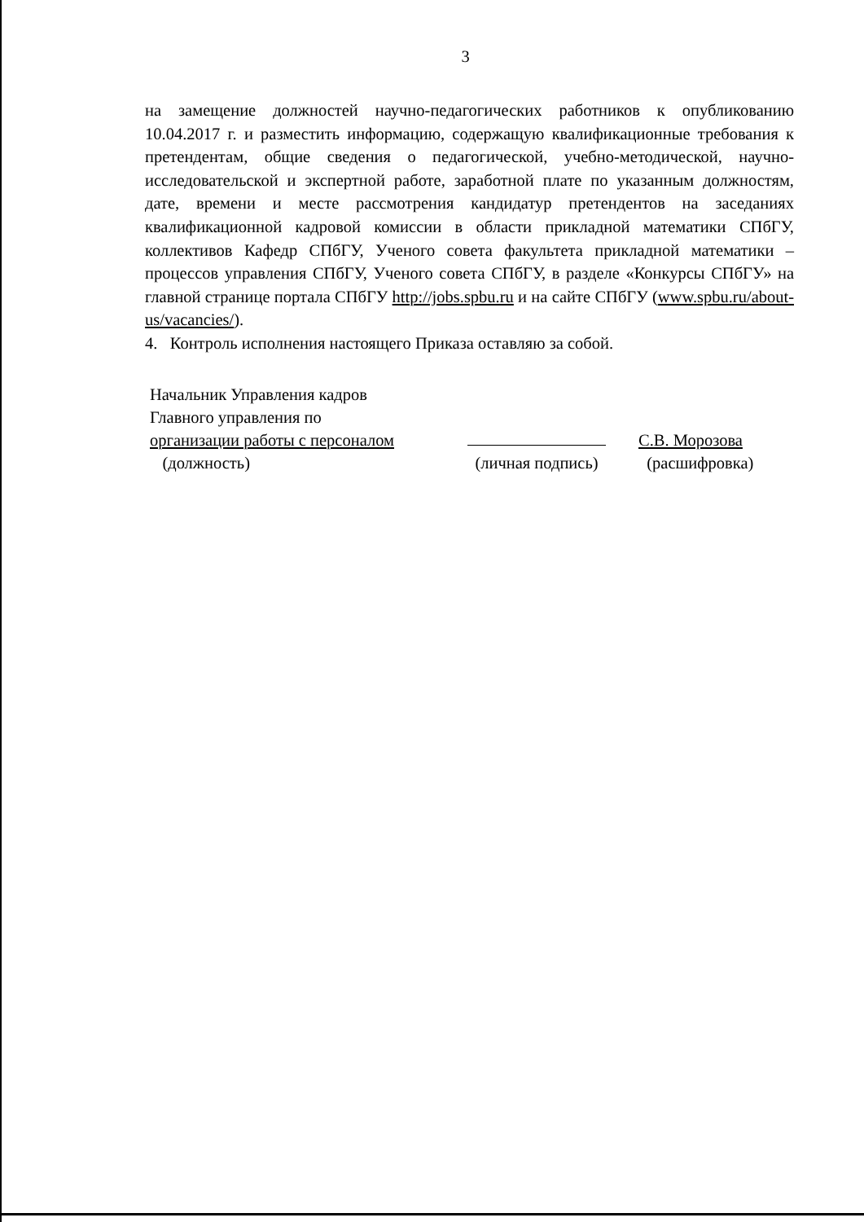3
на замещение должностей научно-педагогических работников к опубликованию 10.04.2017 г. и разместить информацию, содержащую квалификационные требования к претендентам, общие сведения о педагогической, учебно-методической, научно-исследовательской и экспертной работе, заработной плате по указанным должностям, дате, времени и месте рассмотрения кандидатур претендентов на заседаниях квалификационной кадровой комиссии в области прикладной математики СПбГУ, коллективов Кафедр СПбГУ, Ученого совета факультета прикладной математики – процессов управления СПбГУ, Ученого совета СПбГУ, в разделе «Конкурсы СПбГУ» на главной странице портала СПбГУ http://jobs.spbu.ru и на сайте СПбГУ (www.spbu.ru/about-us/vacancies/).
4. Контроль исполнения настоящего Приказа оставляю за собой.
Начальник Управления кадров
Главного управления по
организации работы с персоналом
(должность)
(личная подпись) С.В. Морозова
(расшифровка)